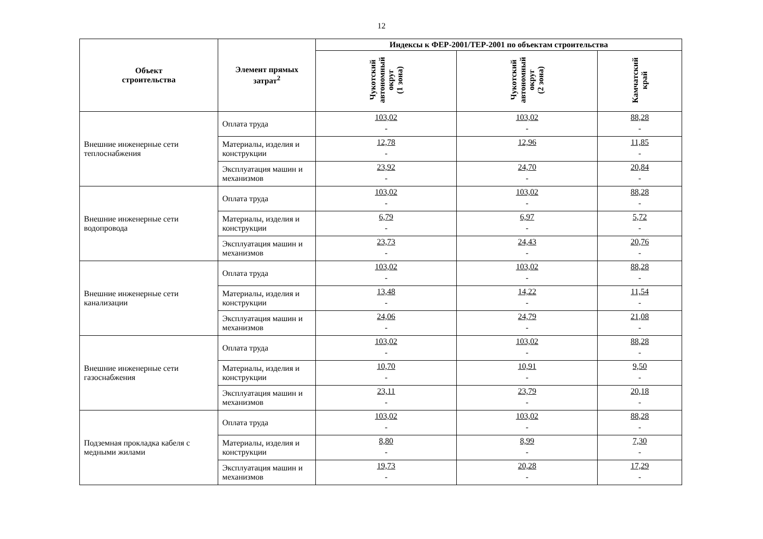12
| Объект строительства | Элемент прямых затрат<sup>2</sup> | Индексы к ФЕР-2001/ТЕР-2001 по объектам строительства | | |
| --- | --- | --- | --- | --- |
| | | Чукотский автономный округ (1 зона) | Чукотский автономный округ (2 зона) | Камчатский край |
| Внешние инженерные сети теплоснабжения | Оплата труда | 103,02 - | 103,02 - | 88,28 - |
| | Материалы, изделия и конструкции | 12,78 - | 12,96 | 11,85 - |
| | Эксплуатация машин и механизмов | 23,92 - | 24,70 - | 20,84 - |
| Внешние инженерные сети водопровода | Оплата труда | 103,02 - | 103,02 - | 88,28 - |
| | Материалы, изделия и конструкции | 6,79 - | 6,97 - | 5,72 - |
| | Эксплуатация машин и механизмов | 23,73 - | 24,43 - | 20,76 - |
| Внешние инженерные сети канализации | Оплата труда | 103,02 - | 103,02 - | 88,28 - |
| | Материалы, изделия и конструкции | 13,48 - | 14,22 - | 11,54 - |
| | Эксплуатация машин и механизмов | 24,06 - | 24,79 - | 21,08 - |
| Внешние инженерные сети газоснабжения | Оплата труда | 103,02 - | 103,02 - | 88,28 - |
| | Материалы, изделия и конструкции | 10,70 - | 10,91 - | 9,50 - |
| | Эксплуатация машин и механизмов | 23,11 - | 23,79 - | 20,18 - |
| Подземная прокладка кабеля с медными жилами | Оплата труда | 103,02 - | 103,02 - | 88,28 - |
| | Материалы, изделия и конструкции | 8,80 - | 8,99 - | 7,30 - |
| | Эксплуатация машин и механизмов | 19,73 - | 20,28 - | 17,29 - |